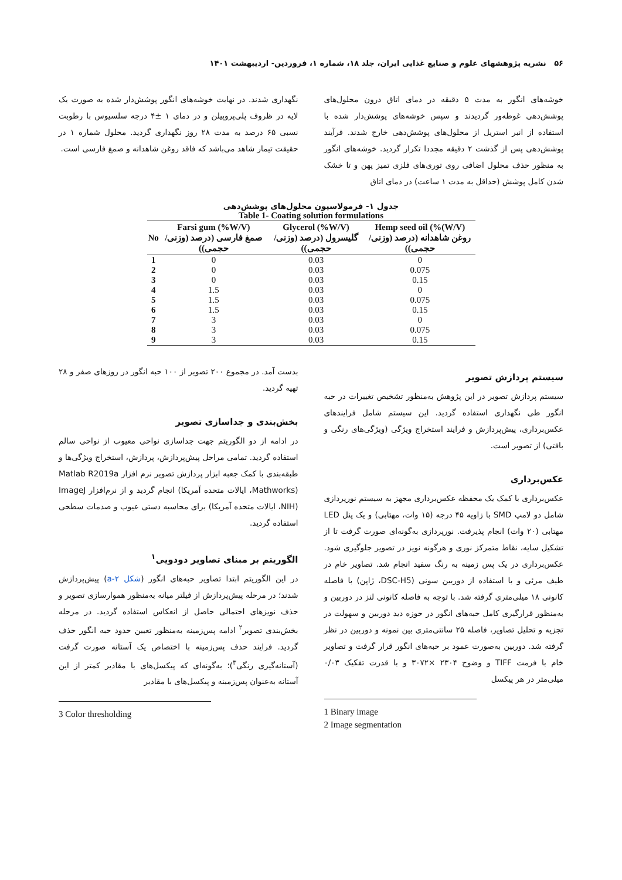۵۶ نشریه پژوهشهای علوم و صنایع غذایی ایران، جلد ۱۸، شماره ۱، فروردین- اردیبهشت ۱۴۰۱
خوشه‌های انگور به مدت ۵ دقیقه در دمای اتاق درون محلول‌های پوشش‌دهی غوطه‌ور گردیدند و سپس خوشه‌های پوشش‌دار شده با استفاده از انبر استریل از محلول‌های پوشش‌دهی خارج شدند. فرآیند پوشش‌دهی پس از گذشت ۲ دقیقه مجددا تکرار گردید. خوشه‌های انگور به منظور حذف محلول اضافی روی توری‌های فلزی تمیز پهن و تا خشک شدن کامل پوشش (حداقل به مدت ۱ ساعت) در دمای اتاق
نگهداری شدند. در نهایت خوشه‌های انگور پوشش‌دار شده به صورت یک لایه در ظروف پلی‌پروپیلن و در دمای ۱ ±۴ درجه سلسیوس با رطوبت نسبی ۶۵ درصد به مدت ۲۸ روز نگهداری گردید. محلول شماره ۱ در حقیقت تیمار شاهد می‌باشد که فاقد روغن شاهدانه و صمغ فارسی است.
جدول ۱- فرمولاسیون محلول‌های پوشش‌دهی
Table 1- Coating solution formulations
| No | Farsi gum (%W/V) صمغ فارسی (درصد (وزنی/حجمی)) | Glycerol (%W/V) گلیسرول (درصد (وزنی/حجمی)) | Hemp seed oil (%(W/V) روغن شاهدانه (درصد (وزنی/حجمی)) |
| --- | --- | --- | --- |
| 1 | 0 | 0.03 | 0 |
| 2 | 0 | 0.03 | 0.075 |
| 3 | 0 | 0.03 | 0.15 |
| 4 | 1.5 | 0.03 | 0 |
| 5 | 1.5 | 0.03 | 0.075 |
| 6 | 1.5 | 0.03 | 0.15 |
| 7 | 3 | 0.03 | 0 |
| 8 | 3 | 0.03 | 0.075 |
| 9 | 3 | 0.03 | 0.15 |
سیستم پردازش تصویر
سیستم پردازش تصویر در این پژوهش به‌منظور تشخیص تغییرات در حبه انگور طی نگهداری استفاده گردید. این سیستم شامل فرایندهای عکس‌برداری، پیش‌پردازش و فرایند استخراج ویژگی (ویژگی‌های رنگی و بافتی) از تصویر است.
عکس‌برداری
عکس‌برداری با کمک یک محفظه عکس‌برداری مجهز به سیستم نورپردازی شامل دو لامپ SMD با زاویه ۴۵ درجه (۱۵ وات، مهتابی) و یک پنل LED مهتابی (۲۰ وات) انجام پذیرفت. نورپردازی به‌گونه‌ای صورت گرفت تا از تشکیل سایه، نقاط متمرکز نوری و هرگونه نویز در تصویر جلوگیری شود. عکس‌برداری در یک پس زمینه به رنگ سفید انجام شد. تصاویر خام در طیف مرئی و با استفاده از دوربین سونی (DSC-H5، ژاپن) با فاصله کانونی ۱۸ میلی‌متری گرفته شد. با توجه به فاصله کانونی لنز در دوربین و به‌منظور قرارگیری کامل حبه‌های انگور در حوزه دید دوربین و سهولت در تجزیه و تحلیل تصاویر، فاصله ۲۵ سانتی‌متری بین نمونه و دوربین در نظر گرفته شد. دوربین به‌صورت عمود بر حبه‌های انگور قرار گرفت و تصاویر خام با فرمت TIFF و وضوح ۲۳۰۴ ×۳۰۷۲ و با قدرت تفکیک ۰/۰۳ میلی‌متر در هر پیکسل
1 Binary image
2 Image segmentation
بدست آمد. در مجموع ۲۰۰ تصویر از ۱۰۰ حبه انگور در روزهای صفر و ۲۸ تهیه گردید.
بخش‌بندی و جداسازی تصویر
در ادامه از دو الگوریتم جهت جداسازی نواحی معیوب از نواحی سالم استفاده گردید. تمامی مراحل پیش‌پردازش، پردازش، استخراج ویژگی‌ها و طبقه‌بندی با کمک جعبه ابزار پردازش تصویر نرم افزار Matlab R2019a (Mathworks، ایالات متحده آمریکا) انجام گردید و از نرم‌افزار ImageJ (NIH، ایالات متحده آمریکا) برای محاسبه دستی عیوب و صدمات سطحی استفاده گردید.
الگوریتم بر مبنای تصاویر دودویی<sup>۱</sup>
در این الگوریتم ابتدا تصاویر حبه‌های انگور (شکل ۲-a) پیش‌پردازش شدند؛ در مرحله پیش‌پردازش از فیلتر میانه به‌منظور هموارسازی تصویر و حذف نویزهای احتمالی حاصل از انعکاس استفاده گردید. در مرحله بخش‌بندی تصویر<sup>۲</sup> ادامه پس‌زمینه به‌منظور تعیین حدود حبه انگور حذف گردید. فرایند حذف پس‌زمینه با اختصاص یک آستانه صورت گرفت (آستانه‌گیری رنگی<sup>۳</sup>)؛ به‌گونه‌ای که پیکسل‌های با مقادیر کمتر از این آستانه به‌عنوان پس‌زمینه و پیکسل‌های با مقادیر
3 Color thresholding